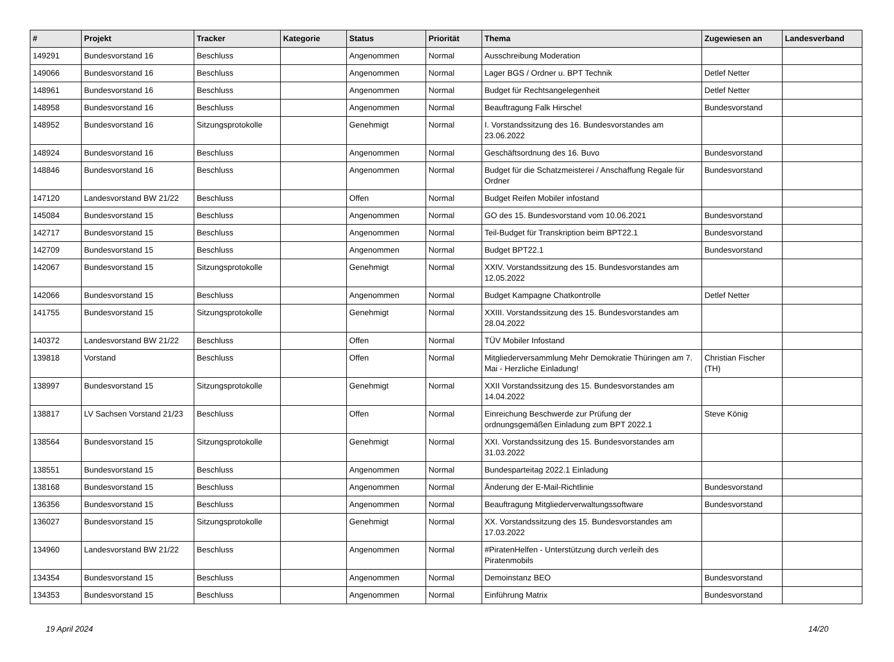| # | Projekt | Tracker | Kategorie | Status | Priorität | Thema | Zugewiesen an | Landesverband |
| --- | --- | --- | --- | --- | --- | --- | --- | --- |
| 149291 | Bundesvorstand 16 | Beschluss | | Angenommen | Normal | Ausschreibung Moderation | | |
| 149066 | Bundesvorstand 16 | Beschluss | | Angenommen | Normal | Lager BGS / Ordner u. BPT Technik | Detlef Netter | |
| 148961 | Bundesvorstand 16 | Beschluss | | Angenommen | Normal | Budget für Rechtsangelegenheit | Detlef Netter | |
| 148958 | Bundesvorstand 16 | Beschluss | | Angenommen | Normal | Beauftragung Falk Hirschel | Bundesvorstand | |
| 148952 | Bundesvorstand 16 | Sitzungsprotokolle | | Genehmigt | Normal | I. Vorstandssitzung des 16. Bundesvorstandes am 23.06.2022 | | |
| 148924 | Bundesvorstand 16 | Beschluss | | Angenommen | Normal | Geschäftsordnung des 16. Buvo | Bundesvorstand | |
| 148846 | Bundesvorstand 16 | Beschluss | | Angenommen | Normal | Budget für die Schatzmeisterei / Anschaffung Regale für Ordner | Bundesvorstand | |
| 147120 | Landesvorstand BW 21/22 | Beschluss | | Offen | Normal | Budget Reifen Mobiler infostand | | |
| 145084 | Bundesvorstand 15 | Beschluss | | Angenommen | Normal | GO des 15. Bundesvorstand vom 10.06.2021 | Bundesvorstand | |
| 142717 | Bundesvorstand 15 | Beschluss | | Angenommen | Normal | Teil-Budget für Transkription beim BPT22.1 | Bundesvorstand | |
| 142709 | Bundesvorstand 15 | Beschluss | | Angenommen | Normal | Budget BPT22.1 | Bundesvorstand | |
| 142067 | Bundesvorstand 15 | Sitzungsprotokolle | | Genehmigt | Normal | XXIV. Vorstandssitzung des 15. Bundesvorstandes am 12.05.2022 | | |
| 142066 | Bundesvorstand 15 | Beschluss | | Angenommen | Normal | Budget Kampagne Chatkontrolle | Detlef Netter | |
| 141755 | Bundesvorstand 15 | Sitzungsprotokolle | | Genehmigt | Normal | XXIII. Vorstandssitzung des 15. Bundesvorstandes am 28.04.2022 | | |
| 140372 | Landesvorstand BW 21/22 | Beschluss | | Offen | Normal | TÜV Mobiler Infostand | | |
| 139818 | Vorstand | Beschluss | | Offen | Normal | Mitgliederversammlung Mehr Demokratie Thüringen am 7. Mai - Herzliche Einladung! | Christian Fischer (TH) | |
| 138997 | Bundesvorstand 15 | Sitzungsprotokolle | | Genehmigt | Normal | XXII Vorstandssitzung des 15. Bundesvorstandes am 14.04.2022 | | |
| 138817 | LV Sachsen Vorstand 21/23 | Beschluss | | Offen | Normal | Einreichung Beschwerde zur Prüfung der ordnungsgemäßen Einladung zum BPT 2022.1 | Steve König | |
| 138564 | Bundesvorstand 15 | Sitzungsprotokolle | | Genehmigt | Normal | XXI. Vorstandssitzung des 15. Bundesvorstandes am 31.03.2022 | | |
| 138551 | Bundesvorstand 15 | Beschluss | | Angenommen | Normal | Bundesparteitag 2022.1 Einladung | | |
| 138168 | Bundesvorstand 15 | Beschluss | | Angenommen | Normal | Änderung der E-Mail-Richtlinie | Bundesvorstand | |
| 136356 | Bundesvorstand 15 | Beschluss | | Angenommen | Normal | Beauftragung Mitgliederverwaltungssoftware | Bundesvorstand | |
| 136027 | Bundesvorstand 15 | Sitzungsprotokolle | | Genehmigt | Normal | XX. Vorstandssitzung des 15. Bundesvorstandes am 17.03.2022 | | |
| 134960 | Landesvorstand BW 21/22 | Beschluss | | Angenommen | Normal | #PiratenHelfen - Unterstützung durch verleih des Piratenmobils | | |
| 134354 | Bundesvorstand 15 | Beschluss | | Angenommen | Normal | Demoinstanz BEO | Bundesvorstand | |
| 134353 | Bundesvorstand 15 | Beschluss | | Angenommen | Normal | Einführung Matrix | Bundesvorstand | |
19 April 2024 14/20